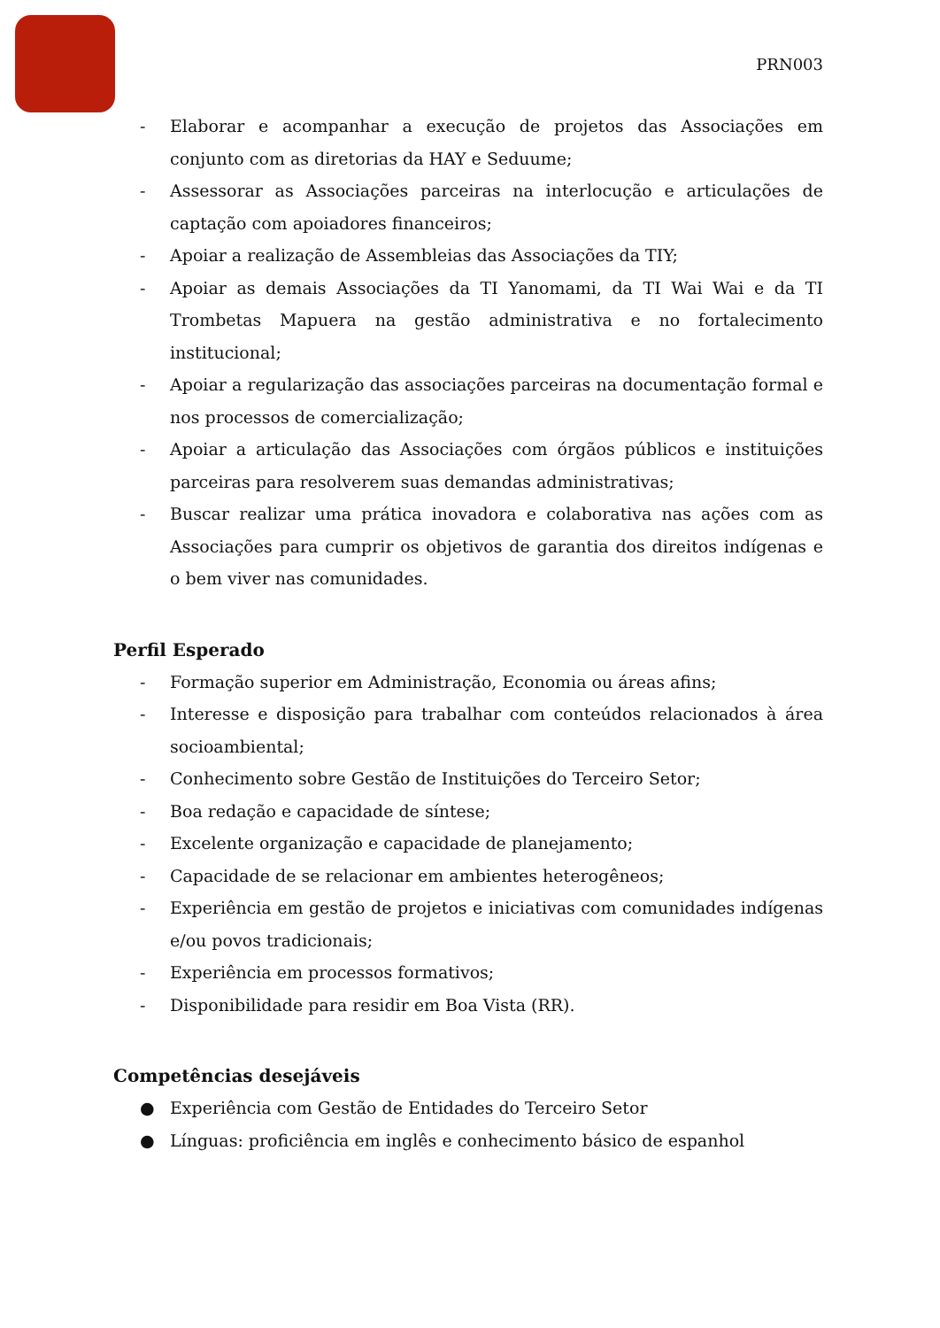PRN003
- Elaborar e acompanhar a execução de projetos das Associações em conjunto com as diretorias da HAY e Seduume;
- Assessorar as Associações parceiras na interlocução e articulações de captação com apoiadores financeiros;
- Apoiar a realização de Assembleias das Associações da TIY;
- Apoiar as demais Associações da TI Yanomami, da TI Wai Wai e da TI Trombetas Mapuera na gestão administrativa e no fortalecimento institucional;
- Apoiar a regularização das associações parceiras na documentação formal e nos processos de comercialização;
- Apoiar a articulação das Associações com órgãos públicos e instituições parceiras para resolverem suas demandas administrativas;
- Buscar realizar uma prática inovadora e colaborativa nas ações com as Associações para cumprir os objetivos de garantia dos direitos indígenas e o bem viver nas comunidades.
Perfil Esperado
- Formação superior em Administração, Economia ou áreas afins;
- Interesse e disposição para trabalhar com conteúdos relacionados à área socioambiental;
- Conhecimento sobre Gestão de Instituições do Terceiro Setor;
- Boa redação e capacidade de síntese;
- Excelente organização e capacidade de planejamento;
- Capacidade de se relacionar em ambientes heterogêneos;
- Experiência em gestão de projetos e iniciativas com comunidades indígenas e/ou povos tradicionais;
- Experiência em processos formativos;
- Disponibilidade para residir em Boa Vista (RR).
Competências desejáveis
● Experiência com Gestão de Entidades do Terceiro Setor
● Línguas: proficiência em inglês e conhecimento básico de espanhol